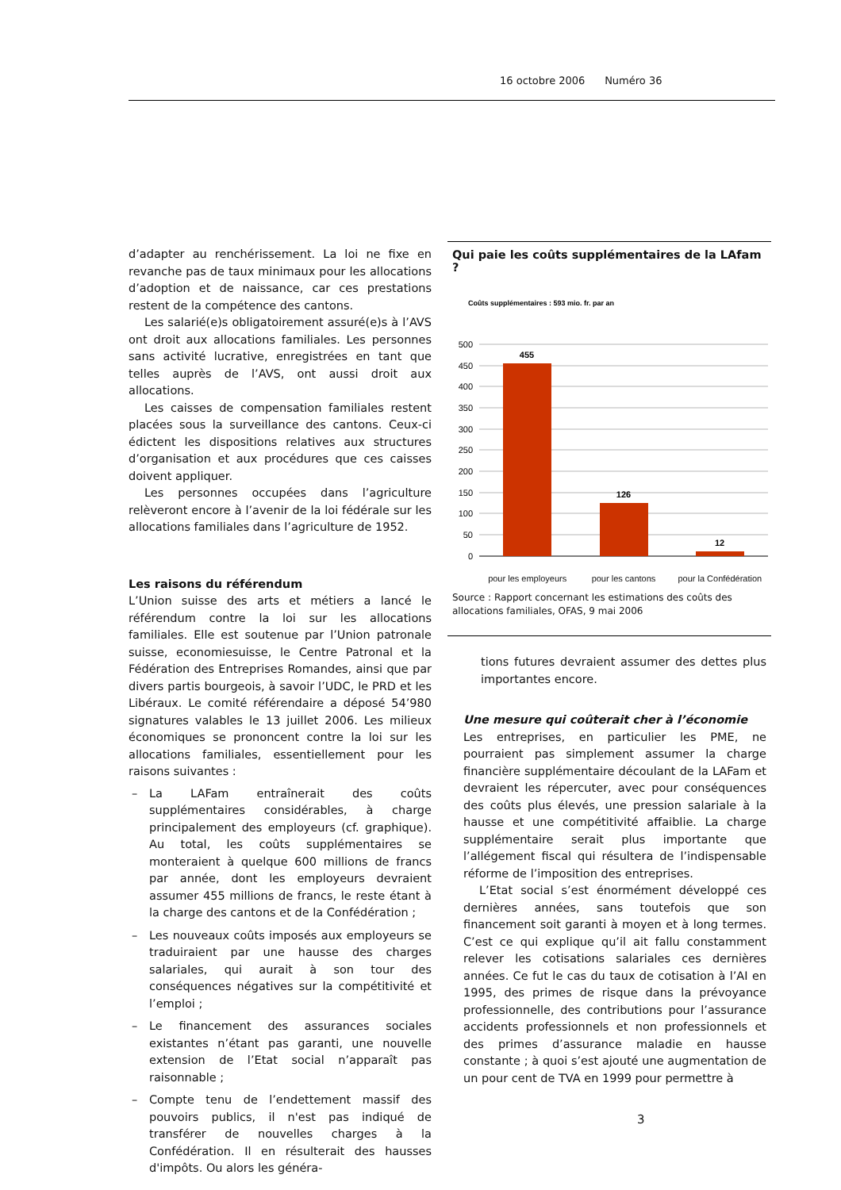16 octobre 2006 Numéro 36
d’adapter au renchérissement. La loi ne fixe en revanche pas de taux minimaux pour les allocations d’adoption et de naissance, car ces prestations restent de la compétence des cantons.
Les salarié(e)s obligatoirement assuré(e)s à l’AVS ont droit aux allocations familiales. Les personnes sans activité lucrative, enregistrées en tant que telles auprès de l’AVS, ont aussi droit aux allocations.
Les caisses de compensation familiales restent placées sous la surveillance des cantons. Ceux-ci édictent les dispositions relatives aux structures d’organisation et aux procédures que ces caisses doivent appliquer.
Les personnes occupées dans l’agriculture relèveront encore à l’avenir de la loi fédérale sur les allocations familiales dans l’agriculture de 1952.
Les raisons du référendum
L’Union suisse des arts et métiers a lancé le référendum contre la loi sur les allocations familiales. Elle est soutenue par l’Union patronale suisse, economiesuisse, le Centre Patronal et la Fédération des Entreprises Romandes, ainsi que par divers partis bourgeois, à savoir l’UDC, le PRD et les Libéraux. Le comité référendaire a déposé 54’980 signatures valables le 13 juillet 2006. Les milieux économiques se prononcent contre la loi sur les allocations familiales, essentiellement pour les raisons suivantes :
– La LAFam entraînerait des coûts supplémentaires considérables, à charge principalement des employeurs (cf. graphique). Au total, les coûts supplémentaires se monteraient à quelque 600 millions de francs par année, dont les employeurs devraient assumer 455 millions de francs, le reste étant à la charge des cantons et de la Confédération ;
– Les nouveaux coûts imposés aux employeurs se traduiraient par une hausse des charges salariales, qui aurait à son tour des conséquences négatives sur la compétitivité et l’emploi ;
– Le financement des assurances sociales existantes n’étant pas garanti, une nouvelle extension de l’Etat social n’apparaît pas raisonnable ;
– Compte tenu de l’endettement massif des pouvoirs publics, il n'est pas indiqué de transférer de nouvelles charges à la Confédération. Il en résulterait des hausses d'impôts. Ou alors les généra-
Qui paie les coûts supplémentaires de la LAfam ?
Coûts supplémentaires : 593 mio. fr. par an
500
450
400
350
300
250
200
150
100
50
0
455
126
12
pour les employeurs pour les cantons pour la Confédération
Source : Rapport concernant les estimations des coûts des allocations familiales, OFAS, 9 mai 2006
tions futures devraient assumer des dettes plus importantes encore.
Une mesure qui coûterait cher à l’économie
Les entreprises, en particulier les PME, ne pourraient pas simplement assumer la charge financière supplémentaire découlant de la LAFam et devraient les répercuter, avec pour conséquences des coûts plus élevés, une pression salariale à la hausse et une compétitivité affaiblie. La charge supplémentaire serait plus importante que l’allégement fiscal qui résultera de l’indispensable réforme de l’imposition des entreprises.
L’Etat social s’est énormément développé ces dernières années, sans toutefois que son financement soit garanti à moyen et à long termes. C’est ce qui explique qu’il ait fallu constamment relever les cotisations salariales ces dernières années. Ce fut le cas du taux de cotisation à l’AI en 1995, des primes de risque dans la prévoyance professionnelle, des contributions pour l’assurance accidents professionnels et non professionnels et des primes d’assurance maladie en hausse constante ; à quoi s’est ajouté une augmentation de un pour cent de TVA en 1999 pour permettre à
3